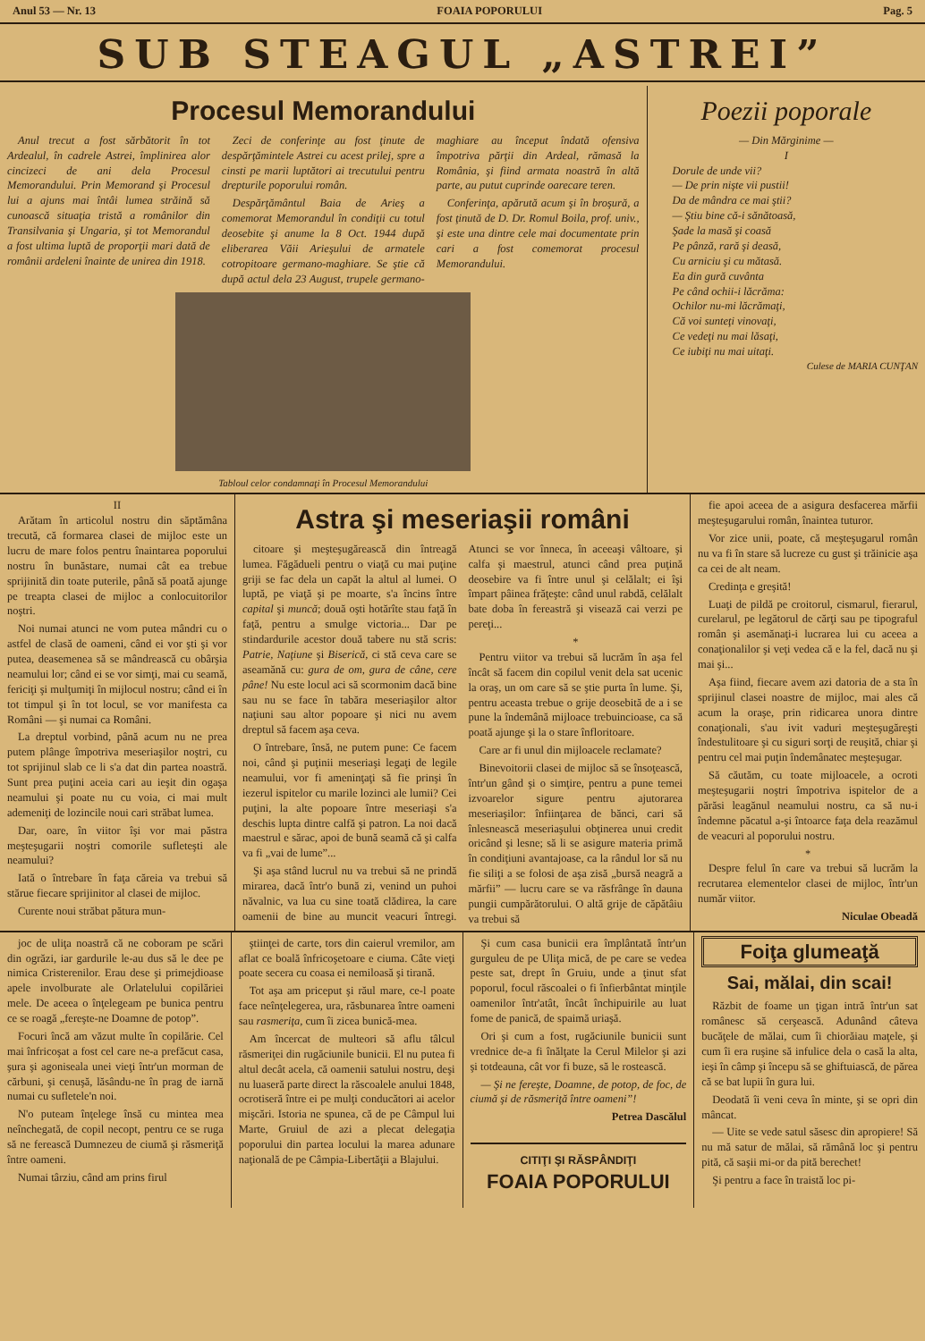Anul 53 — Nr. 13 FOAIA POPORULUI Pag. 5
SUB STEAGUL „ASTREI”
Procesul Memorandului
Anul trecut a fost sărbătorit în tot Ardealul, în cadrele Astrei, împlinirea alor cincizeci de ani dela Procesul Memorandului. Prin Memorand şi Procesul lui a ajuns mai întâi lumea străină să cunoască situaţia tristă a românilor din Transilvania şi Ungaria, şi tot Memorandul a fost ultima luptă de proporţii mari dată de românii ardeleni înainte de unirea din 1918.
Zeci de conferinţe au fost ţinute de despărţămintele Astrei cu acest prilej, spre a cinsti pe marii luptători ai trecutului pentru drepturile poporului român.
Despărţământul Baia de Arieş a comemorat Memorandul în condiţii cu totul deosebite şi anume la 8 Oct. 1944 după eliberarea Văii Arieşului de armatele cotropitoare germano-maghiare. Se ştie că după actul dela 23 August, trupele germano-maghiare au început îndată ofensiva împotriva părţii din Ardeal, rămasă la România, şi fiind armata noastră în altă parte, au putut cuprinde oarecare teren.
Conferinţa, apărută acum şi în broşură, a fost ţinută de D. Dr. Romul Boila, prof. univ., şi este una dintre cele mai documentate prin cari a fost comemorat procesul Memorandului.
Tabloul celor condamnaţi în Procesul Memorandului
Poezii poporale
— Din Mărginime —
I
Dorule de unde vii?
— De prin nişte vii pustii!
Da de mândra ce mai ştii?
— Ştiu bine că-i sănătoasă,
Şade la masă şi coasă
Pe pânză, rară şi deasă,
Cu arniciu şi cu mătasă.
Ea din gură cuvânta
Pe când ochii-i lăcrăma:
Ochilor nu-mi lăcrămaţi,
Că voi sunteţi vinovaţi,
Ce vedeţi nu mai lăsaţi,
Ce iubiţi nu mai uitaţi.
Culese de MARIA CUNŢAN
II
Arătam în articolul nostru din săptămâna trecută, că formarea clasei de mijloc este un lucru de mare folos pentru înaintarea poporului nostru în bunăstare, numai cât ea trebue sprijinită din toate puterile, până să poată ajunge pe treapta clasei de mijloc a conlocuitorilor noştri.
Noi numai atunci ne vom putea mândri cu o astfel de clasă de oameni, când ei vor şti şi vor putea, deasemenea să se mândrească cu obârşia neamului lor; când ei se vor simţi, mai cu seamă, fericiţi şi mulţumiţi în mijlocul nostru; când ei în tot timpul şi în tot locul, se vor manifesta ca Români — şi numai ca Români.
La dreptul vorbind, până acum nu ne prea putem plânge împotriva meseriaşilor noştri, cu tot sprijinul slab ce li s'a dat din partea noastră. Sunt prea puţini aceia cari au ieşit din ogaşa neamului şi poate nu cu voia, ci mai mult ademeniţi de lozincile noui cari străbat lumea.
Dar, oare, în viitor îşi vor mai păstra meşteşugarii noştri comorile sufleteşti ale neamului?
Iată o întrebare în faţa căreia va trebui să stărue fiecare sprijinitor al clasei de mijloc.
Curente noui străbat pătura mun-
Astra şi meseriaşii români
citoare şi meşteşugărească din întreagă lumea. Făgădueli pentru o viaţă cu mai puţine griji se fac dela un capăt la altul al lumei. O luptă, pe viaţă şi pe moarte, s'a încins între capital şi muncă; două oşti hotărîte stau faţă în faţă, pentru a smulge victoria... Dar pe stindardurile acestor două tabere nu stă scris: Patrie, Naţiune şi Biserică, ci stă ceva care se aseamănă cu: gura de om, gura de câne, cere pâne! Nu este locul aci să scormonim dacă bine sau nu se face în tabăra meseriaşilor altor naţiuni sau altor popoare şi nici nu avem dreptul să facem aşa ceva.
O întrebare, însă, ne putem pune: Ce facem noi, când şi puţinii meseriaşi legaţi de legile neamului, vor fi ameninţaţi să fie prinşi în iezerul ispitelor cu marile lozinci ale lumii? Cei puţini, la alte popoare între meseriaşi s'a deschis lupta dintre calfă şi patron. La noi dacă maestrul e sărac, apoi de bună seamă că şi calfa va fi „vai de lume”...
Şi aşa stând lucrul nu va trebui să ne prindă mirarea, dacă într'o bună zi, venind un puhoi năvalnic, va lua cu sine toată clădirea, la care oamenii de bine au muncit veacuri întregi. Atunci se vor înneca, în aceeaşi vâltoare, şi calfa şi maestrul, atunci când prea puţină deosebire va fi între unul şi celălalt; ei îşi împart pâinea frăţeşte: când unul rabdă, celălalt bate doba în fereastră şi visează cai verzi pe pereţi...
*
Pentru viitor va trebui să lucrăm în aşa fel încât să facem din copilul venit dela sat ucenic la oraş, un om care să se ştie purta în lume. Şi, pentru aceasta trebue o grije deosebită de a i se pune la îndemână mijloace trebuincioase, ca să poată ajunge şi la o stare înfloritoare.
Care ar fi unul din mijloacele reclamate?
Binevoitorii clasei de mijloc să se însoţească, într'un gând şi o simţire, pentru a pune temei izvoarelor sigure pentru ajutorarea meseriaşilor: înfiinţarea de bănci, cari să înlesnească meseriaşului obţinerea unui credit oricând şi lesne; să li se asigure materia primă în condiţiuni avantajoase, ca la rândul lor să nu fie siliţi a se folosi de aşa zisă „bursă neagră a mărfii” — lucru care se va răsfrânge în dauna pungii cumpărătorului. O altă grije de căpătâiu va trebui să
fie apoi aceea de a asigura desfacerea mărfii meşteşugarului român, înaintea tuturor.
Vor zice unii, poate, că meşteşugarul român nu va fi în stare să lucreze cu gust şi trăinicie aşa ca cei de alt neam.
Credinţa e greşită!
Luaţi de pildă pe croitorul, cismarul, fierarul, curelarul, pe legătorul de cărţi sau pe tipograful român şi asemănaţi-i lucrarea lui cu aceea a conaţionalilor şi veţi vedea că e la fel, dacă nu şi mai şi...
Aşa fiind, fiecare avem azi datoria de a sta în sprijinul clasei noastre de mijloc, mai ales că acum la oraşe, prin ridicarea unora dintre conaţionali, s'au ivit vaduri meşteşugăreşti îndestulitoare şi cu siguri sorţi de reuşită, chiar şi pentru cel mai puţin îndemânatec meşteşugar.
Să căutăm, cu toate mijloacele, a ocroti meşteşugarii noştri împotriva ispitelor de a părăsi leagănul neamului nostru, ca să nu-i îndemne păcatul a-şi întoarce faţa dela reazămul de veacuri al poporului nostru.
*
Despre felul în care va trebui să lucrăm la recrutarea elementelor clasei de mijloc, într'un număr viitor.
Niculae Obeadă
joc de uliţa noastră că ne coboram pe scări din ogrăzi, iar gardurile le-au dus să le dee pe nimica Cristerenilor. Erau dese şi primejdioase apele involburate ale Orlatelului copilăriei mele. De aceea o înţelegeam pe bunica pentru ce se roagă „fereşte-ne Doamne de potop”.
Focuri încă am văzut multe în copilărie. Cel mai înfricoşat a fost cel care ne-a prefăcut casa, şura şi agoniseala unei vieţi într'un morman de cărbuni, şi cenuşă, lăsându-ne în prag de iarnă numai cu sufletele'n noi.
N'o puteam înţelege însă cu mintea mea neînchegată, de copil necopt, pentru ce se ruga să ne ferească Dumnezeu de ciumă şi răsmeriţă între oameni.
Numai târziu, când am prins firul
ştiinţei de carte, tors din caierul vremilor, am aflat ce boală înfricoşetoare e ciuma. Câte vieţi poate secera cu coasa ei nemiloasă şi tirană.
Tot aşa am priceput şi răul mare, ce-l poate face neînţelegerea, ura, răsbunarea între oameni sau rasmeriţa, cum îi zicea bunică-mea.
Am încercat de multeori să aflu tâlcul răsmeriţei din rugăciunile bunicii. El nu putea fi altul decât acela, că oamenii satului nostru, deşi nu luaseră parte direct la răscoalele anului 1848, ocrotiseră între ei pe mulţi conducători ai acelor mişcări. Istoria ne spunea, că de pe Câmpul lui Marte, Gruiul de azi a plecat delegaţia poporului din partea locului la marea adunare naţională de pe Câmpia-Libertăţii a Blajului.
Şi cum casa bunicii era împlântată într'un gurguleu de pe Uliţa mică, de pe care se vedea peste sat, drept în Gruiu, unde a ţinut sfat poporul, focul răscoalei o fi înfierbântat minţile oamenilor într'atât, încât închipuirile au luat fome de panică, de spaimă uriaşă.
Ori şi cum a fost, rugăciunile bunicii sunt vrednice de-a fi înălţate la Cerul Milelor şi azi şi totdeauna, cât vor fi buze, să le rostească.
— Şi ne fereşte, Doamne, de potop, de foc, de ciumă şi de răsmeriţă între oameni”!
Petrea Dascălul
CITIŢI ŞI RĂSPÂNDIŢI
FOAIA POPORULUI
Foiţa glumeaţă
Sai, mălai, din scai!
Răzbit de foame un ţigan intră într'un sat românesc să cerşească. Adunând câteva bucăţele de mălai, cum îi chiorăiau maţele, şi cum îi era ruşine să infulice dela o casă la alta, ieşi în câmp şi începu să se ghiftuiască, de părea că se bat lupii în gura lui.
Deodată îi veni ceva în minte, şi se opri din mâncat.
— Uite se vede satul săsesc din apropiere! Să nu mă satur de mălai, să rămână loc şi pentru pită, că saşii mi-or da pită berechet!
Şi pentru a face în traistă loc pi-